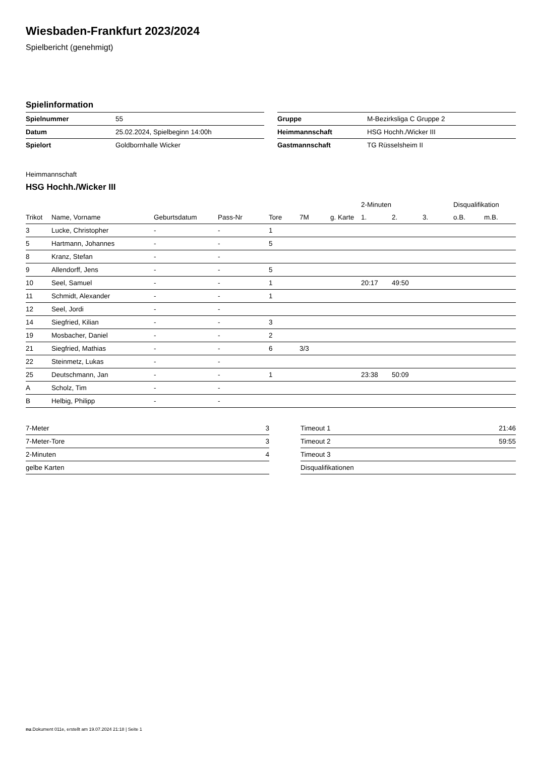Wiesbaden-Frankfurt 2023/2024
Spielbericht (genehmigt)
Spielinformation
| Spielnummer | 55 |
| Datum | 25.02.2024, Spielbeginn 14:00h |
| Spielort | Goldbornhalle Wicker |
| Gruppe | M-Bezirksliga C Gruppe 2 |
| Heimmannschaft | HSG Hochh./Wicker III |
| Gastmannschaft | TG Rüsselsheim II |
Heimmannschaft
HSG Hochh./Wicker III
| | | | | | | | 2-Minuten | | | Disqualifikation | |
| --- | --- | --- | --- | --- | --- | --- | --- | --- | --- | --- | --- |
| Trikot | Name, Vorname | Geburtsdatum | Pass-Nr | Tore | 7M | g. Karte | 1. | 2. | 3. | o.B. | m.B. |
| 3 | Lucke, Christopher | - | - | 1 | | | | | | | |
| 5 | Hartmann, Johannes | - | - | 5 | | | | | | | |
| 8 | Kranz, Stefan | - | - | | | | | | | | |
| 9 | Allendorff, Jens | - | - | 5 | | | | | | | |
| 10 | Seel, Samuel | - | - | 1 | | | 20:17 | 49:50 | | | |
| 11 | Schmidt, Alexander | - | - | 1 | | | | | | | |
| 12 | Seel, Jordi | - | - | | | | | | | | |
| 14 | Siegfried, Kilian | - | - | 3 | | | | | | | |
| 19 | Mosbacher, Daniel | - | - | 2 | | | | | | | |
| 21 | Siegfried, Mathias | - | - | 6 | 3/3 | | | | | | |
| 22 | Steinmetz, Lukas | - | - | | | | | | | | |
| 25 | Deutschmann, Jan | - | - | 1 | | | 23:38 | 50:09 | | | |
| A | Scholz, Tim | - | - | | | | | | | | |
| B | Helbig, Philipp | - | - | | | | | | | | |
| 7-Meter | 3 |
| 7-Meter-Tore | 3 |
| 2-Minuten | 4 |
| gelbe Karten | |
| Timeout 1 | 21:46 |
| Timeout 2 | 59:55 |
| Timeout 3 | |
| Disqualifikationen | |
nu.Dokument 011e, erstellt am 19.07.2024 21:18 | Seite 1